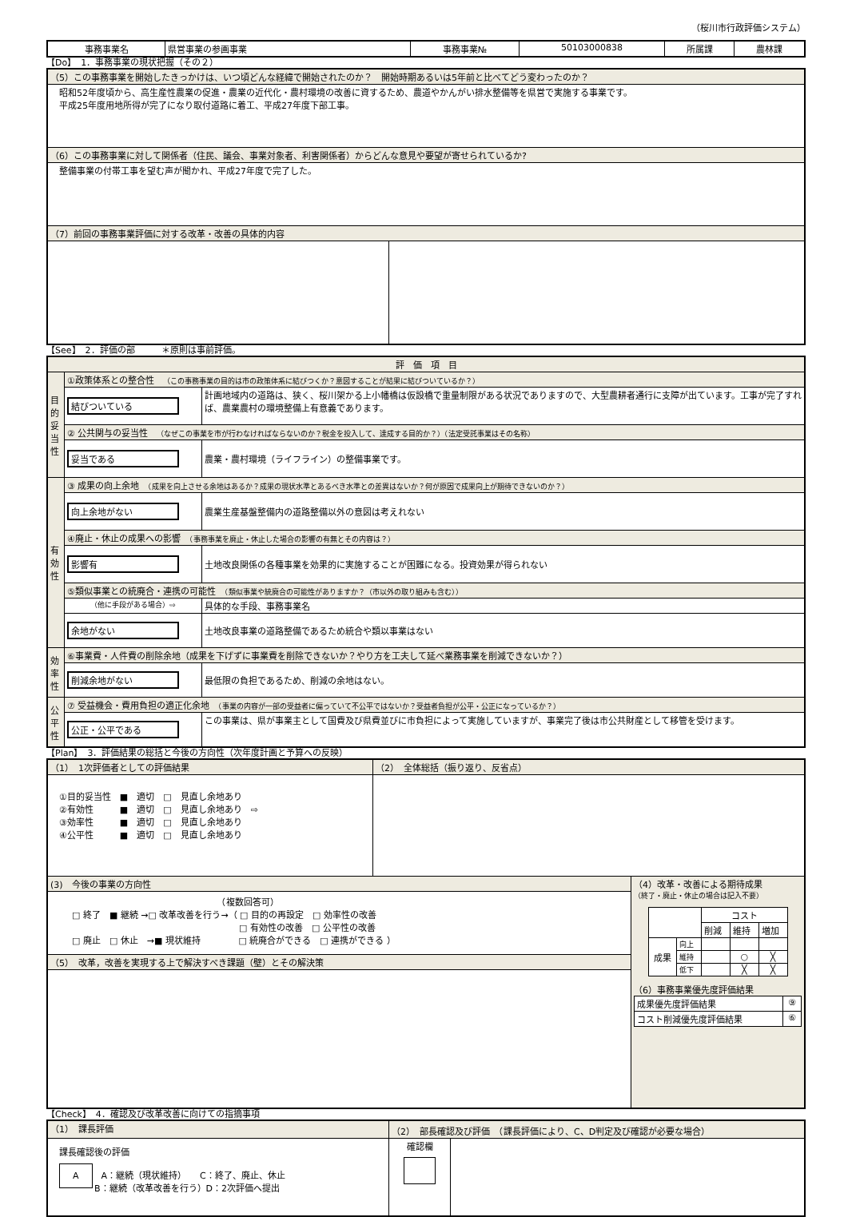（桜川市行政評価システム）
| 事務事業名 | 県営事業の参画事業 | 事務事業№ | 50103000838 | 所属課 | 農林課 |
【Do】　1．事務事業の現状把握（その２）
| （5）この事務事業を開始したきっかけは、いつ頃どんな経緯で開始されたのか？ 開始時期あるいは5年前と比べてどう変わったのか？ | |
| 昭和52年度頃から、高生産性農業の促進・農業の近代化・農村環境の改善に資するため、農道やかんがい排水整備等を県営で実施する事業です。 平成25年度用地所得が完了になり取付道路に着工、平成27年度下部工事。 | |
| （6）この事務事業に対して関係者（住民、議会、事業対象者、利害関係者）からどんな意見や要望が寄せられているか? | |
| 整備事業の付帯工事を望む声が聞かれ、平成27年度で完了した。 | |
| （7）前回の事務事業評価に対する改革・改善の具体的内容 | |
【See】　2．評価の部　　　＊原則は事前評価。
| 評 価 項 目 | | |
| 目的妥当性 | ①政策体系との整合性 （この事務事業の目的は市の政策体系に結びつくか？意図することが結果に結びついているか？） | |
| | 結びついている | 計画地域内の道路は、狭く、桜川架かる上小幡橋は仮設橋で重量制限がある状況でありますので、大型農耕者通行に支障が出ています。工事が完了すれば、農業農村の環境整備上有意義であります。 |
| | ② 公共関与の妥当性 （なぜこの事業を市が行わなければならないのか？税金を投入して、達成する目的か？）（法定受託事業はその名称） | |
| | 妥当である | 農業・農村環境（ライフライン）の整備事業です。 |
| 有効性 | ③ 成果の向上余地 （成果を向上させる余地はあるか？成果の現状水準とあるべき水準との差異はないか？何が原因で成果向上が期待できないのか？） | |
| | 向上余地がない | 農業生産基盤整備内の道路整備以外の意図は考えれない |
| | ④廃止・休止の成果への影響 （事務事業を廃止・休止した場合の影響の有無とその内容は？） | |
| | 影響有 | 土地改良関係の各種事業を効果的に実施することが困難になる。投資効果が得られない |
| | ⑤類似事業との統廃合・連携の可能性 （類似事業や統廃合の可能性がありますか？（市以外の取り組みも含む）） | |
| | （他に手段がある場合）⇨ | 具体的な手段、事務事業名 |
| | 余地がない | 土地改良事業の道路整備であるため統合や類以事業はない |
| 効率性 | ⑥事業費・人件費の削除余地（成果を下げずに事業費を削除できないか？やり方を工夫して延べ業務事業を削減できないか？） | |
| | 削減余地がない | 最低限の負担であるため、削減の余地はない。 |
| 公平性 | ⑦ 受益機会・費用負担の適正化余地 （事業の内容が一部の受益者に偏っていて不公平ではないか？受益者負担が公平・公正になっているか？） | |
| | 公正・公平である | この事業は、県が事業主として国費及び県費並びに市負担によって実施していますが、事業完了後は市公共財産として移管を受けます。 |
【Plan】　3．評価結果の総括と今後の方向性（次年度計画と予算への反映）
| （1） 1次評価者としての評価結果 | （2） 全体総括（振り返り、反省点） | |
| ①目的妥当性 ■ 適切 □ 見直し余地あり ②有効性 ■ 適切 □ 見直し余地あり ⇨ ③効率性 ■ 適切 □ 見直し余地あり ④公平性 ■ 適切 □ 見直し余地あり | | |
| (3) 今後の事業の方向性 | | （4）改革・改善による期待成果 （終了・廃止・休止の場合は記入不要） / / / コスト / / / / / / 削減 / 維持 / 増加 / / 成果 / 向上 / / / / / / 維持 / / ○ / ╳ / / / 低下 / / ╳ / ╳ / （6）事務事業優先度評価結果 / 成果優先度評価結果 / ⑨ / / コスト削減優先度評価結果 / ⑥ / |
| （複数回答可） □ 終了 ■ 継続 →□ 改革改善を行う→（ □ 目的の再設定 □ 効率性の改善 □ 有効性の改善 □ 公平性の改善 □ 廃止 □ 休止 →■ 現状維持 □ 統廃合ができる □ 連携ができる ） | | |
| （5） 改革，改善を実現する上で解決すべき課題（壁）とその解決策 | | |
【Check】　4．確認及び改革改善に向けての指摘事項
| （1） 課長評価 | （2） 部長確認及び評価 （課長評価により、C、D判定及び確認が必要な場合） | |
| 課長確認後の評価 A A：継続（現状維持） C：終了、廃止、休止 B：継続（改革改善を行う）D：2次評価へ提出 | 確認欄 | |